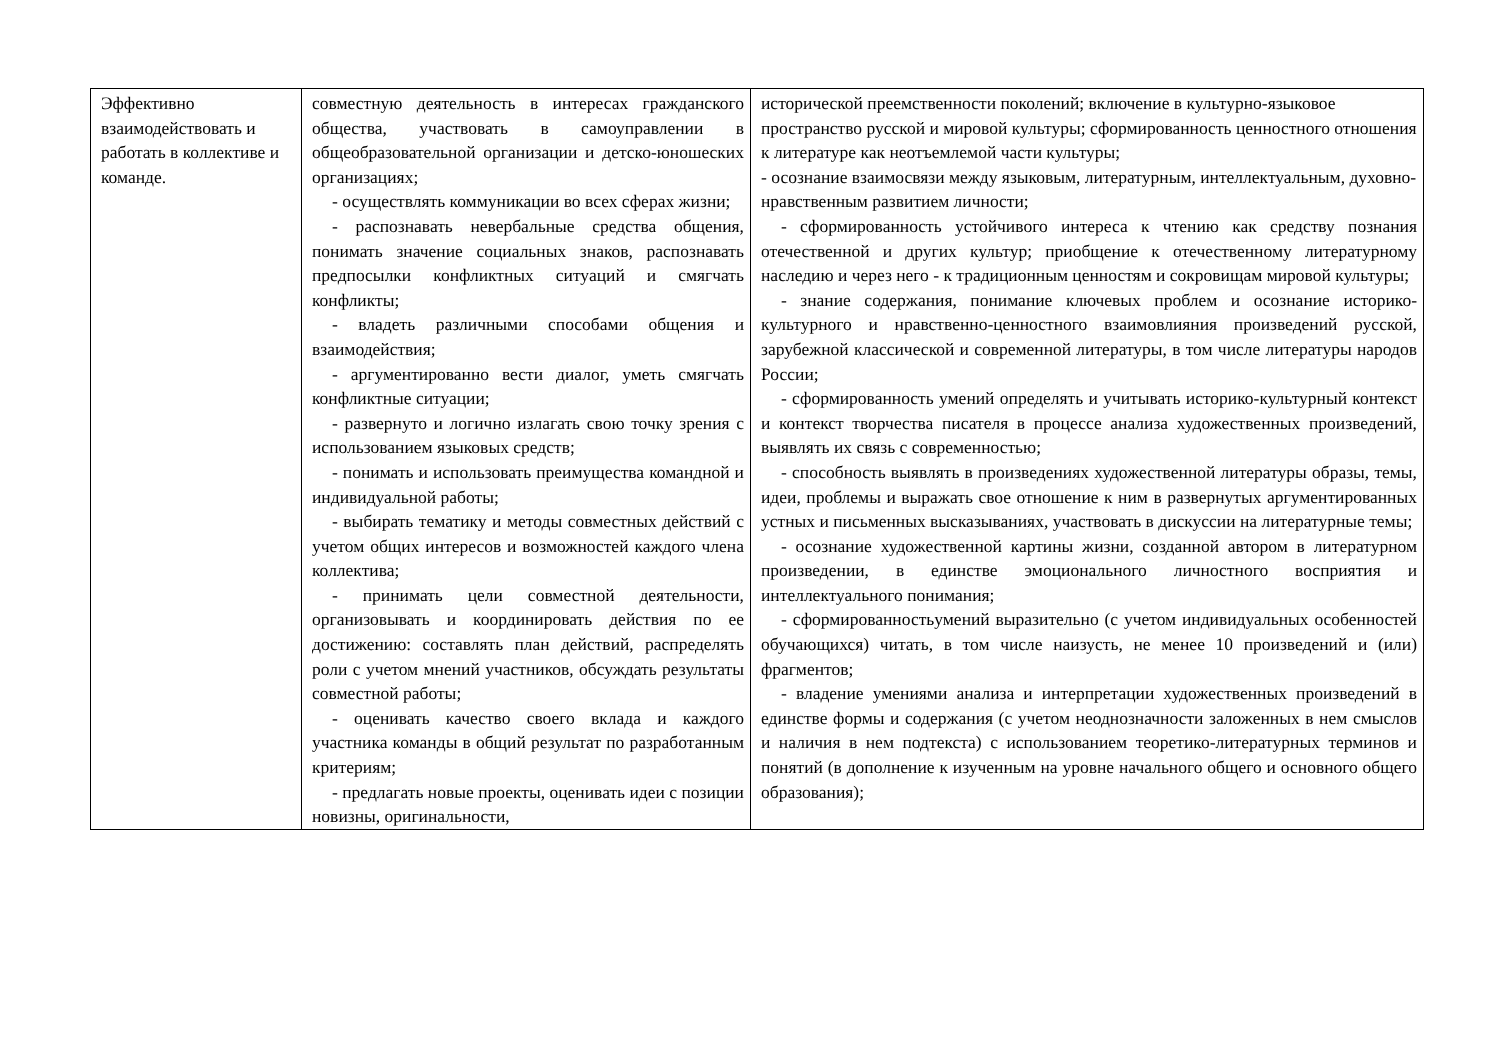| Эффективно взаимодействовать и работать в коллективе и команде. | совместную деятельность в интересах гражданского общества, участвовать в самоуправлении в общеобразовательной организации и детско-юношеских организациях; - осуществлять коммуникации во всех сферах жизни; - распознавать невербальные средства общения, понимать значение социальных знаков, распознавать предпосылки конфликтных ситуаций и смягчать конфликты; - владеть различными способами общения и взаимодействия; - аргументированно вести диалог, уметь смягчать конфликтные ситуации; - развернуто и логично излагать свою точку зрения с использованием языковых средств; - понимать и использовать преимущества командной и индивидуальной работы; - выбирать тематику и методы совместных действий с учетом общих интересов и возможностей каждого члена коллектива; - принимать цели совместной деятельности, организовывать и координировать действия по ее достижению: составлять план действий, распределять роли с учетом мнений участников, обсуждать результаты совместной работы; - оценивать качество своего вклада и каждого участника команды в общий результат по разработанным критериям; - предлагать новые проекты, оценивать идеи с позиции новизны, оригинальности, | исторической преемственности поколений; включение в культурно-языковое пространство русской и мировой культуры; сформированность ценностного отношения к литературе как неотъемлемой части культуры; - осознание взаимосвязи между языковым, литературным, интеллектуальным, духовно-нравственным развитием личности; - сформированность устойчивого интереса к чтению как средству познания отечественной и других культур; приобщение к отечественному литературному наследию и через него - к традиционным ценностям и сокровищам мировой культуры; - знание содержания, понимание ключевых проблем и осознание историко-культурного и нравственно-ценностного взаимовлияния произведений русской, зарубежной классической и современной литературы, в том числе литературы народов России; - сформированность умений определять и учитывать историко-культурный контекст и контекст творчества писателя в процессе анализа художественных произведений, выявлять их связь с современностью; - способность выявлять в произведениях художественной литературы образы, темы, идеи, проблемы и выражать свое отношение к ним в развернутых аргументированных устных и письменных высказываниях, участвовать в дискуссии на литературные темы; - осознание художественной картины жизни, созданной автором в литературном произведении, в единстве эмоционального личностного восприятия и интеллектуального понимания; - сформированностьумений выразительно (с учетом индивидуальных особенностей обучающихся) читать, в том числе наизусть, не менее 10 произведений и (или) фрагментов; - владение умениями анализа и интерпретации художественных произведений в единстве формы и содержания (с учетом неоднозначности заложенных в нем смыслов и наличия в нем подтекста) с использованием теоретико-литературных терминов и понятий (в дополнение к изученным на уровне начального общего и основного общего образования); |